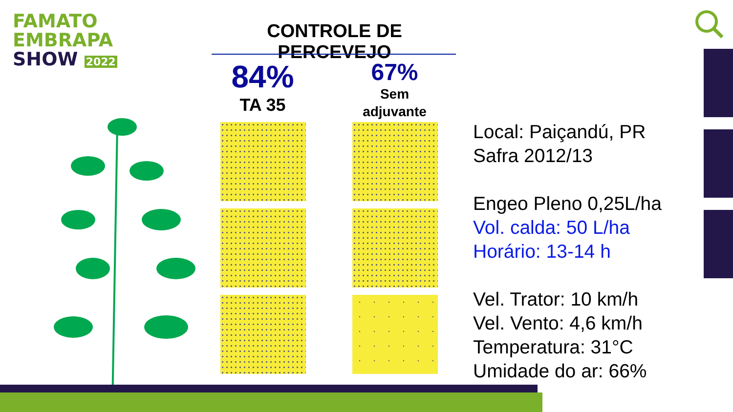FAMATO
EMBRAPA
SHOW 2022
CONTROLE DE PERCEVEJO
84%
TA 35
67%
Sem
adjuvante
Local: Paiçandú, PR
Safra 2012/13
Engeo Pleno 0,25L/ha
Vol. calda: 50 L/ha
Horário: 13-14 h
Vel. Trator: 10 km/h
Vel. Vento: 4,6 km/h
Temperatura: 31°C
Umidade do ar: 66%